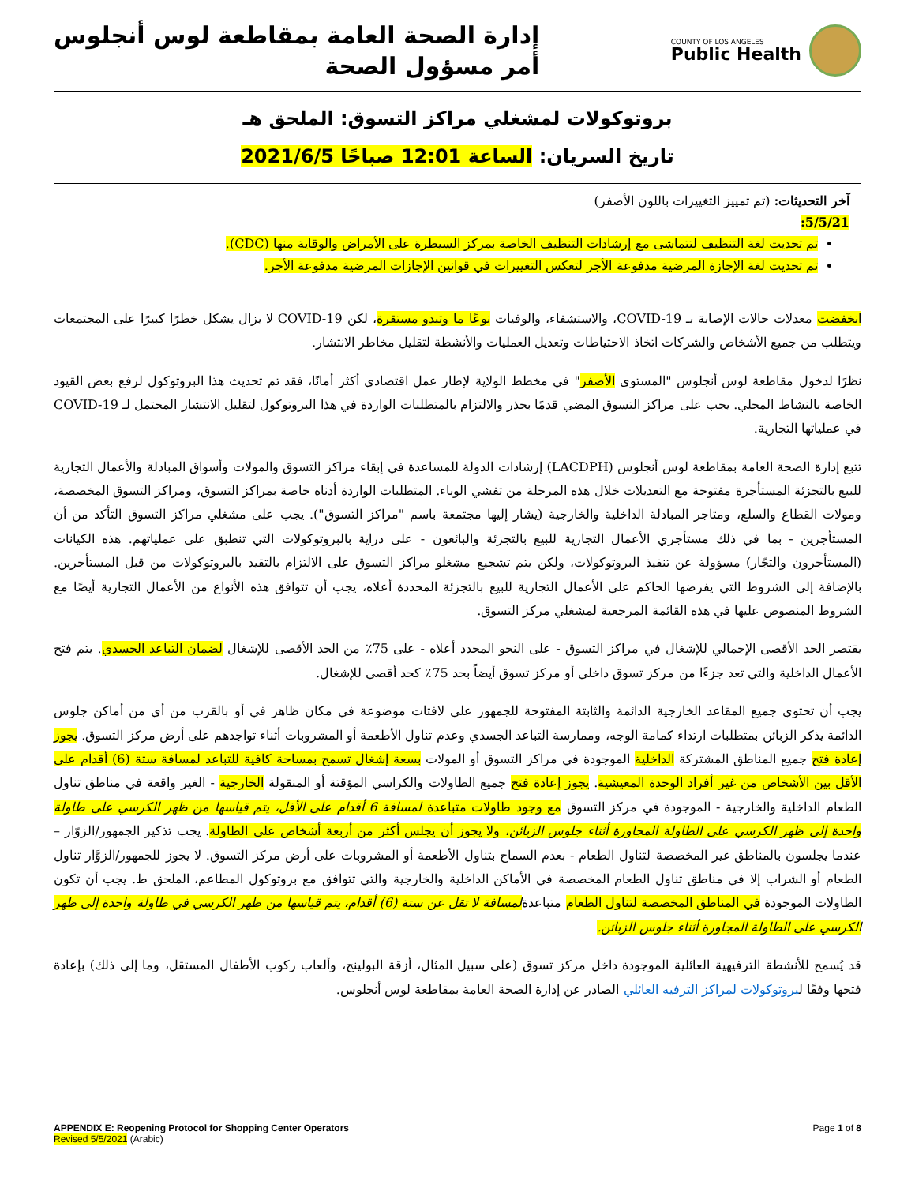COUNTY OF LOS ANGELES
Public Health
إدارة الصحة العامة بمقاطعة لوس أنجلوس
أمر مسؤول الصحة
بروتوكولات لمشغلي مراكز التسوق: الملحق هـ
تاريخ السريان: الساعة 12:01 صباحًا 2021/6/5
آخر التحديثات: (تم تمييز التغييرات باللون الأصفر)
5/5/21:
تم تحديث لغة التنظيف لتتماشى مع إرشادات التنظيف الخاصة بمركز السيطرة على الأمراض والوقاية منها (CDC).
تم تحديث لغة الإجازة المرضية مدفوعة الأجر لتعكس التغييرات في قوانين الإجازات المرضية مدفوعة الأجر.
انخفضت معدلات حالات الإصابة بـ COVID-19، والاستشفاء، والوفيات نوعًا ما وتبدو مستقرة، لكن COVID-19 لا يزال يشكل خطرًا كبيرًا على المجتمعات ويتطلب من جميع الأشخاص والشركات اتخاذ الاحتياطات وتعديل العمليات والأنشطة لتقليل مخاطر الانتشار.
نظرًا لدخول مقاطعة لوس أنجلوس "المستوى الأصفر" في مخطط الولاية لإطار عمل اقتصادي أكثر أمانًا، فقد تم تحديث هذا البروتوكول لرفع بعض القيود الخاصة بالنشاط المحلي. يجب على مراكز التسوق المضي قدمًا بحذر والالتزام بالمتطلبات الواردة في هذا البروتوكول لتقليل الانتشار المحتمل لـ COVID-19 في عملياتها التجارية.
تتبع إدارة الصحة العامة بمقاطعة لوس أنجلوس (LACDPH) إرشادات الدولة للمساعدة في إبقاء مراكز التسوق والمولات وأسواق المبادلة والأعمال التجارية للبيع بالتجزئة المستأجرة مفتوحة مع التعديلات خلال هذه المرحلة من تفشي الوباء. المتطلبات الواردة أدناه خاصة بمراكز التسوق، ومراكز التسوق المخصصة، ومولات القطاع والسلع، ومتاجر المبادلة الداخلية والخارجية (يشار إليها مجتمعة باسم "مراكز التسوق"). يجب على مشغلي مراكز التسوق التأكد من أن المستأجرين - بما في ذلك مستأجري الأعمال التجارية للبيع بالتجزئة والبائعون - على دراية بالبروتوكولات التي تنطبق على عملياتهم. هذه الكيانات (المستأجرون والتجّار) مسؤولة عن تنفيذ البروتوكولات، ولكن يتم تشجيع مشغلو مراكز التسوق على الالتزام بالتقيد بالبروتوكولات من قبل المستأجرين. بالإضافة إلى الشروط التي يفرضها الحاكم على الأعمال التجارية للبيع بالتجزئة المحددة أعلاه، يجب أن تتوافق هذه الأنواع من الأعمال التجارية أيضًا مع الشروط المنصوص عليها في هذه القائمة المرجعية لمشغلي مركز التسوق.
يقتصر الحد الأقصى الإجمالي للإشغال في مراكز التسوق - على النحو المحدد أعلاه - على 75٪ من الحد الأقصى للإشغال لضمان التباعد الجسدي. يتم فتح الأعمال الداخلية والتي تعد جزءًا من مركز تسوق داخلي أو مركز تسوق أيضاً بحد 75٪ كحد أقصى للإشغال.
يجب أن تحتوي جميع المقاعد الخارجية الدائمة والثابتة المفتوحة للجمهور على لافتات موضوعة في مكان ظاهر في أو بالقرب من أي من أماكن جلوس الدائمة يذكر الزبائن بمتطلبات ارتداء كمامة الوجه، وممارسة التباعد الجسدي وعدم تناول الأطعمة أو المشروبات أثناء تواجدهم على أرض مركز التسوق. يجوز إعادة فتح جميع المناطق المشتركة الداخلية الموجودة في مراكز التسوق أو المولات بسعة إشغال تسمح بمساحة كافية للتباعد لمسافة ستة (6) أقدام على الأقل بين الأشخاص من غير أفراد الوحدة المعيشية. يجوز إعادة فتح جميع الطاولات والكراسي المؤقتة أو المنقولة الخارجية - الغير واقعة في مناطق تناول الطعام الداخلية والخارجية - الموجودة في مركز التسوق مع وجود طاولات متباعدة لمسافة 6 أقدام على الأقل، يتم قياسها من ظهر الكرسي على طاولة واحدة إلى ظهر الكرسي على الطاولة المجاورة أثناء جلوس الزبائن، ولا يجوز أن يجلس أكثر من أربعة أشخاص على الطاولة. يجب تذكير الجمهور/الزوّار – عندما يجلسون بالمناطق غير المخصصة لتناول الطعام - بعدم السماح بتناول الأطعمة أو المشروبات على أرض مركز التسوق. لا يجوز للجمهور/الزوَّار تناول الطعام أو الشراب إلا في مناطق تناول الطعام المخصصة في الأماكن الداخلية والخارجية والتي تتوافق مع بروتوكول المطاعم، الملحق ط. يجب أن تكون الطاولات الموجودة في المناطق المخصصة لتناول الطعام متباعدةلمسافة لا تقل عن ستة (6) أقدام، يتم قياسها من ظهر الكرسي في طاولة واحدة إلى ظهر الكرسي على الطاولة المجاورة أثناء جلوس الزبائن.
قد يُسمح للأنشطة الترفيهية العائلية الموجودة داخل مركز تسوق (على سبيل المثال، أزقة البولينج، وألعاب ركوب الأطفال المستقل، وما إلى ذلك) بإعادة فتحها وفقًا لبروتوكولات لمراكز الترفيه العائلي الصادر عن إدارة الصحة العامة بمقاطعة لوس أنجلوس.
APPENDIX E: Reopening Protocol for Shopping Center Operators
Revised 5/5/2021 (Arabic)
Page 1 of 8